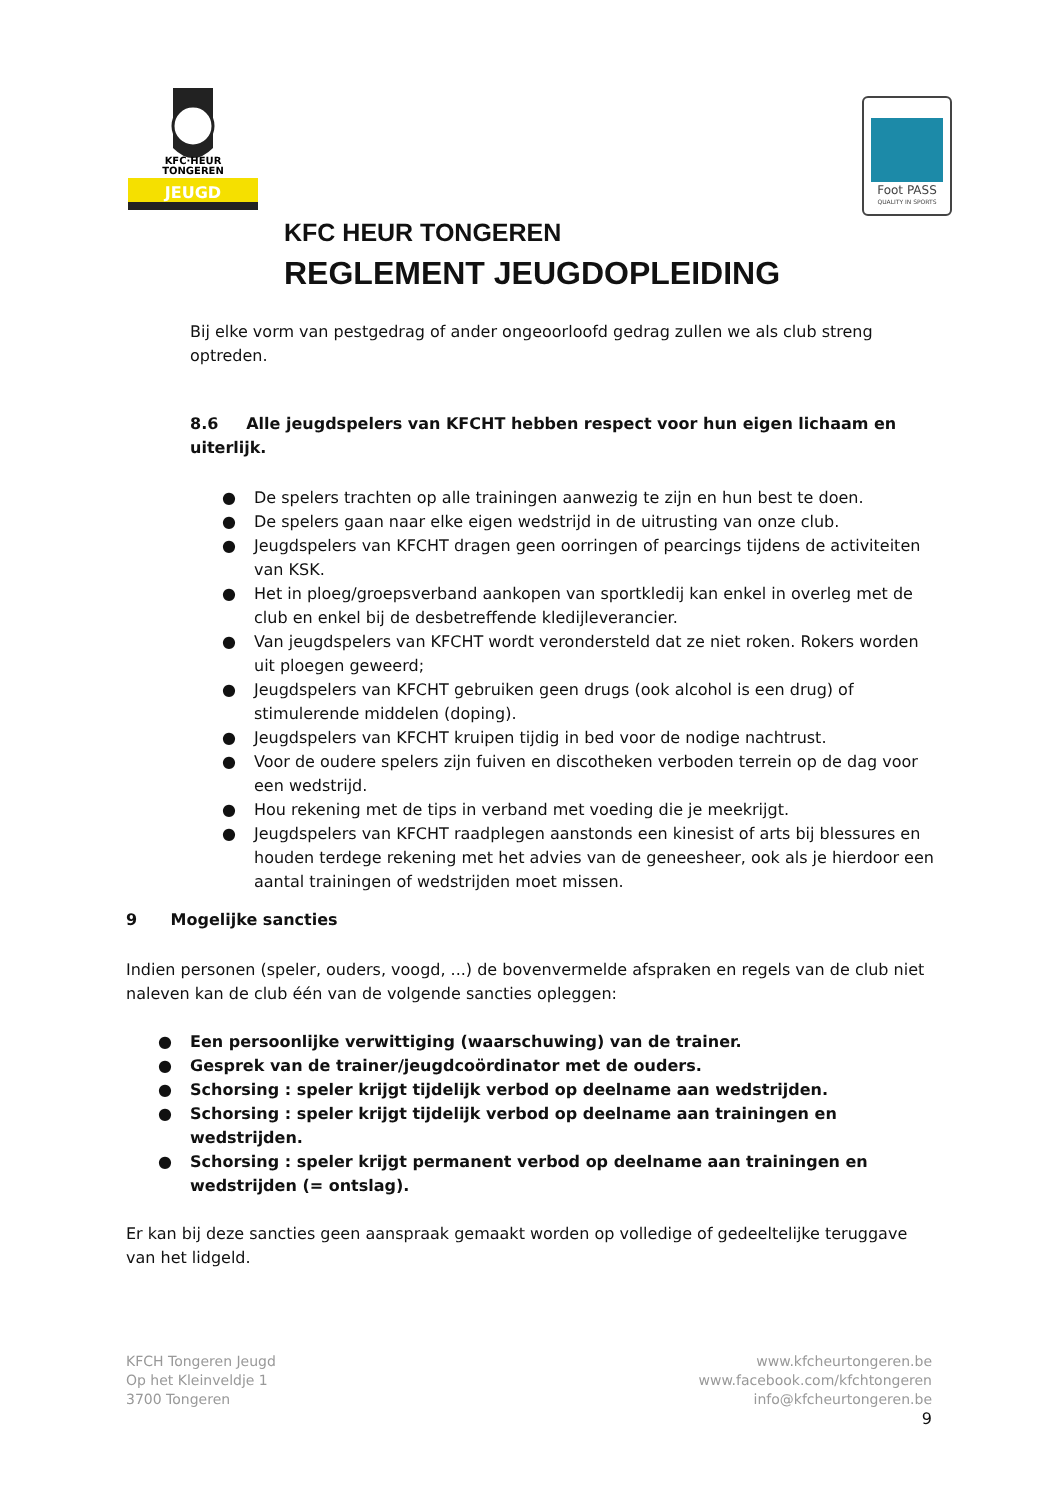KFC·HEUR
TONGEREN
JEUGD
Foot PASS
QUALITY IN SPORTS
KFC HEUR TONGEREN
REGLEMENT JEUGDOPLEIDING
Bij elke vorm van pestgedrag of ander ongeoorloofd gedrag zullen we als club streng optreden.
8.6 Alle jeugdspelers van KFCHT hebben respect voor hun eigen lichaam en uiterlijk.
● De spelers trachten op alle trainingen aanwezig te zijn en hun best te doen.
● De spelers gaan naar elke eigen wedstrijd in de uitrusting van onze club.
● Jeugdspelers van KFCHT dragen geen oorringen of pearcings tijdens de activiteiten van KSK.
● Het in ploeg/groepsverband aankopen van sportkledij kan enkel in overleg met de club en enkel bij de desbetreffende kledijleverancier.
● Van jeugdspelers van KFCHT wordt verondersteld dat ze niet roken. Rokers worden uit ploegen geweerd;
● Jeugdspelers van KFCHT gebruiken geen drugs (ook alcohol is een drug) of stimulerende middelen (doping).
● Jeugdspelers van KFCHT kruipen tijdig in bed voor de nodige nachtrust.
● Voor de oudere spelers zijn fuiven en discotheken verboden terrein op de dag voor een wedstrijd.
● Hou rekening met de tips in verband met voeding die je meekrijgt.
● Jeugdspelers van KFCHT raadplegen aanstonds een kinesist of arts bij blessures en houden terdege rekening met het advies van de geneesheer, ook als je hierdoor een aantal trainingen of wedstrijden moet missen.
9 Mogelijke sancties
Indien personen (speler, ouders, voogd, ...) de bovenvermelde afspraken en regels van de club niet naleven kan de club één van de volgende sancties opleggen:
● Een persoonlijke verwittiging (waarschuwing) van de trainer.
● Gesprek van de trainer/jeugdcoördinator met de ouders.
● Schorsing : speler krijgt tijdelijk verbod op deelname aan wedstrijden.
● Schorsing : speler krijgt tijdelijk verbod op deelname aan trainingen en wedstrijden.
● Schorsing : speler krijgt permanent verbod op deelname aan trainingen en wedstrijden (= ontslag).
Er kan bij deze sancties geen aanspraak gemaakt worden op volledige of gedeeltelijke teruggave van het lidgeld.
KFCH Tongeren Jeugd
Op het Kleinveldje 1
3700 Tongeren
www.kfcheurtongeren.be
www.facebook.com/kfchtongeren
info@kfcheurtongeren.be
9